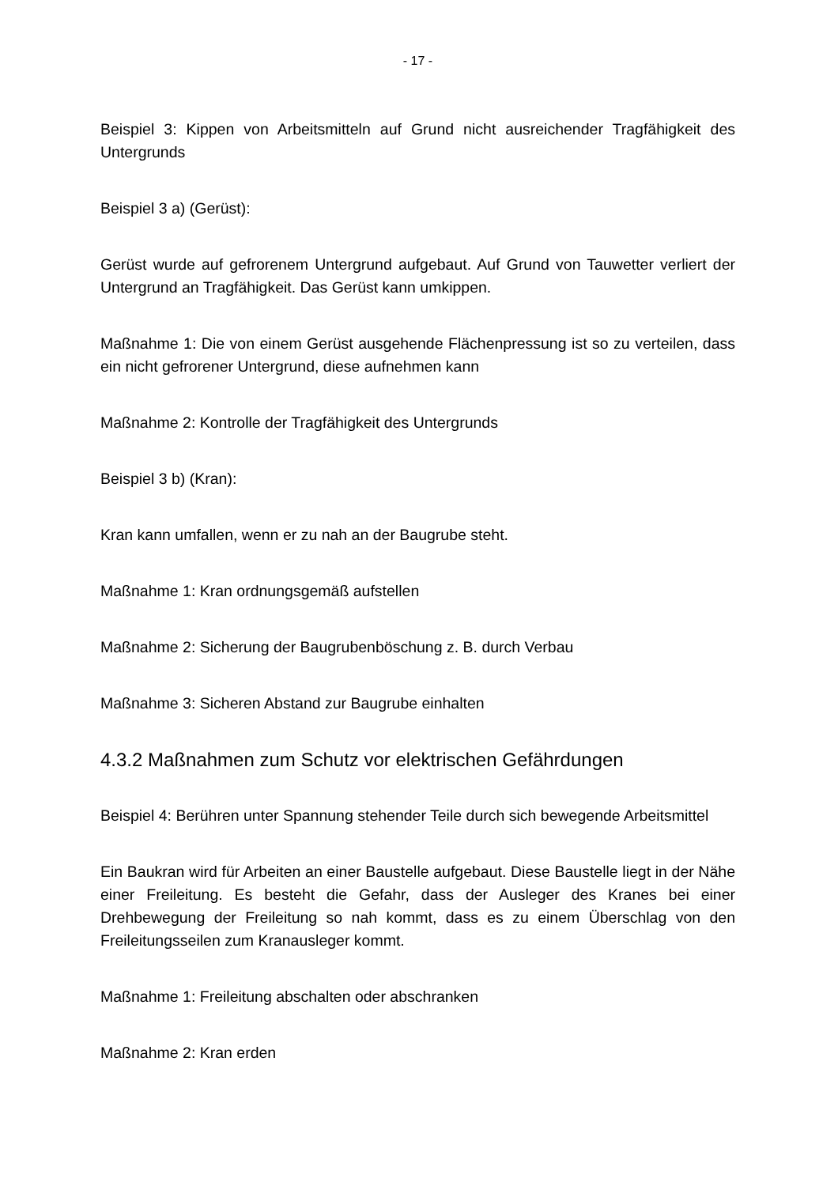- 17 -
Beispiel 3: Kippen von Arbeitsmitteln auf Grund nicht ausreichender Tragfähigkeit des Untergrunds
Beispiel 3 a) (Gerüst):
Gerüst wurde auf gefrorenem Untergrund aufgebaut. Auf Grund von Tauwetter verliert der Untergrund an Tragfähigkeit. Das Gerüst kann umkippen.
Maßnahme 1: Die von einem Gerüst ausgehende Flächenpressung ist so zu verteilen, dass ein nicht gefrorener Untergrund, diese aufnehmen kann
Maßnahme 2: Kontrolle der Tragfähigkeit des Untergrunds
Beispiel 3 b) (Kran):
Kran kann umfallen, wenn er zu nah an der Baugrube steht.
Maßnahme 1: Kran ordnungsgemäß aufstellen
Maßnahme 2: Sicherung der Baugrubenböschung z. B. durch Verbau
Maßnahme 3: Sicheren Abstand zur Baugrube einhalten
4.3.2 Maßnahmen zum Schutz vor elektrischen Gefährdungen
Beispiel 4: Berühren unter Spannung stehender Teile durch sich bewegende Arbeitsmittel
Ein Baukran wird für Arbeiten an einer Baustelle aufgebaut. Diese Baustelle liegt in der Nähe einer Freileitung. Es besteht die Gefahr, dass der Ausleger des Kranes bei einer Drehbewegung der Freileitung so nah kommt, dass es zu einem Überschlag von den Freileitungsseilen zum Kranausleger kommt.
Maßnahme 1: Freileitung abschalten oder abschranken
Maßnahme 2: Kran erden